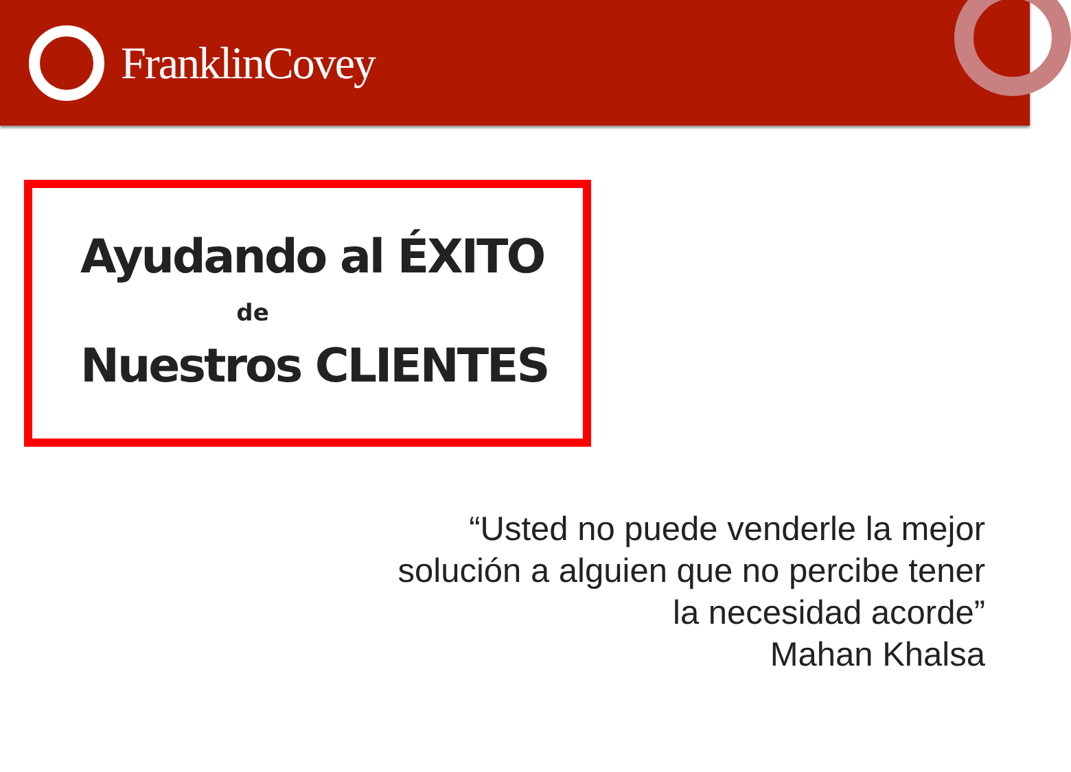FranklinCovey
Ayudando al ÉXITO
de
Nuestros CLIENTES
“Usted no puede venderle la mejor
solución a alguien que no percibe tener
la necesidad acorde”
Mahan Khalsa